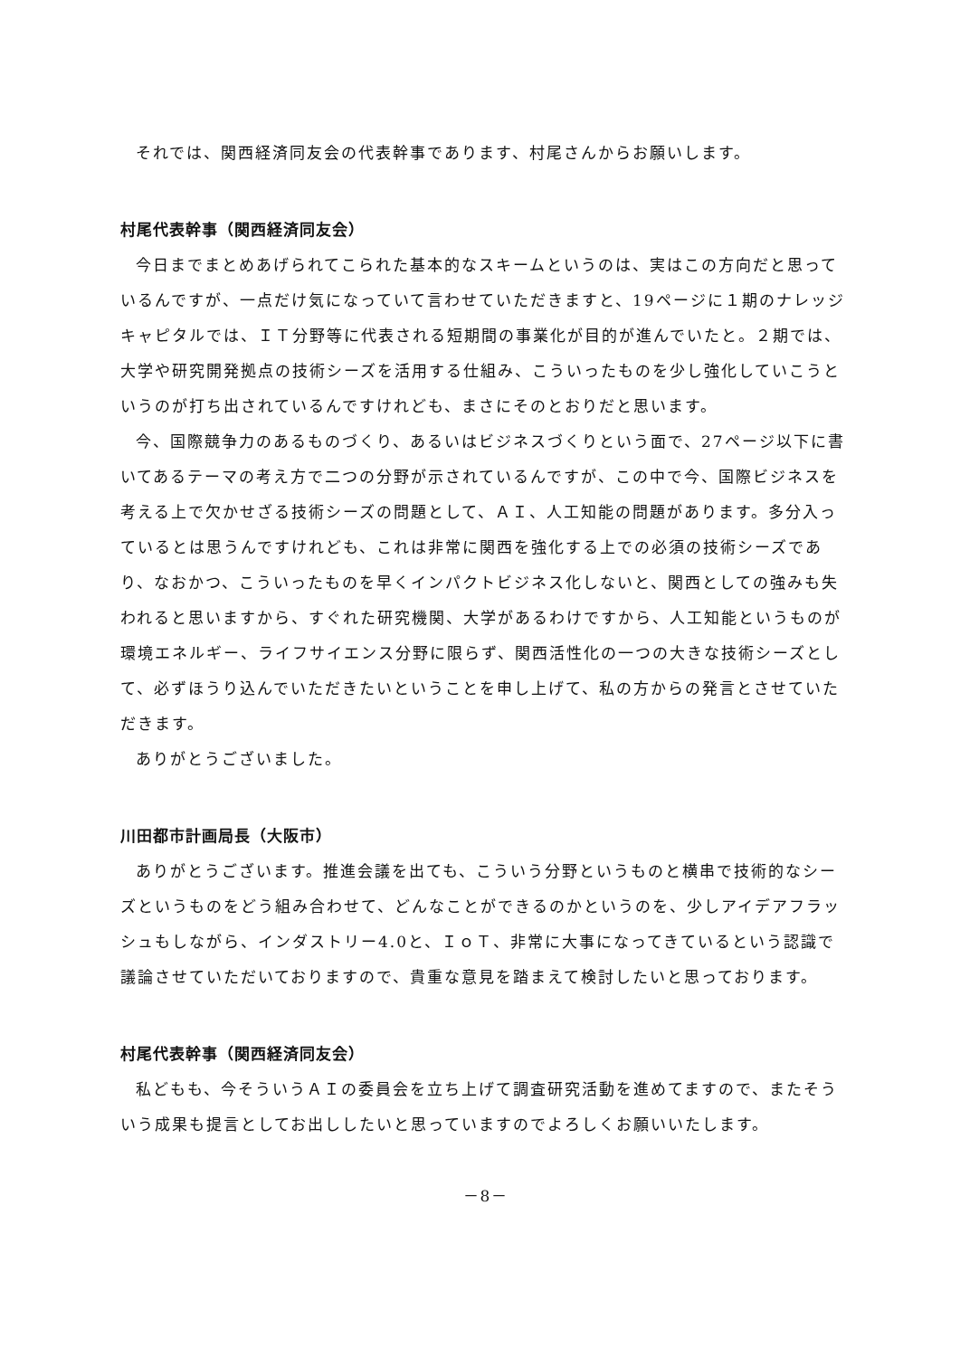それでは、関西経済同友会の代表幹事であります、村尾さんからお願いします。
村尾代表幹事（関西経済同友会）
今日までまとめあげられてこられた基本的なスキームというのは、実はこの方向だと思っているんですが、一点だけ気になっていて言わせていただきますと、19ページに１期のナレッジキャピタルでは、ＩＴ分野等に代表される短期間の事業化が目的が進んでいたと。２期では、大学や研究開発拠点の技術シーズを活用する仕組み、こういったものを少し強化していこうというのが打ち出されているんですけれども、まさにそのとおりだと思います。
今、国際競争力のあるものづくり、あるいはビジネスづくりという面で、27ページ以下に書いてあるテーマの考え方で二つの分野が示されているんですが、この中で今、国際ビジネスを考える上で欠かせざる技術シーズの問題として、ＡＩ、人工知能の問題があります。多分入っているとは思うんですけれども、これは非常に関西を強化する上での必須の技術シーズであり、なおかつ、こういったものを早くインパクトビジネス化しないと、関西としての強みも失われると思いますから、すぐれた研究機関、大学があるわけですから、人工知能というものが環境エネルギー、ライフサイエンス分野に限らず、関西活性化の一つの大きな技術シーズとして、必ずほうり込んでいただきたいということを申し上げて、私の方からの発言とさせていただきます。
ありがとうございました。
川田都市計画局長（大阪市）
ありがとうございます。推進会議を出ても、こういう分野というものと横串で技術的なシーズというものをどう組み合わせて、どんなことができるのかというのを、少しアイデアフラッシュもしながら、インダストリー4.0と、ＩｏＴ、非常に大事になってきているという認識で議論させていただいておりますので、貴重な意見を踏まえて検討したいと思っております。
村尾代表幹事（関西経済同友会）
私どもも、今そういうＡＩの委員会を立ち上げて調査研究活動を進めてますので、またそういう成果も提言としてお出ししたいと思っていますのでよろしくお願いいたします。
－8－